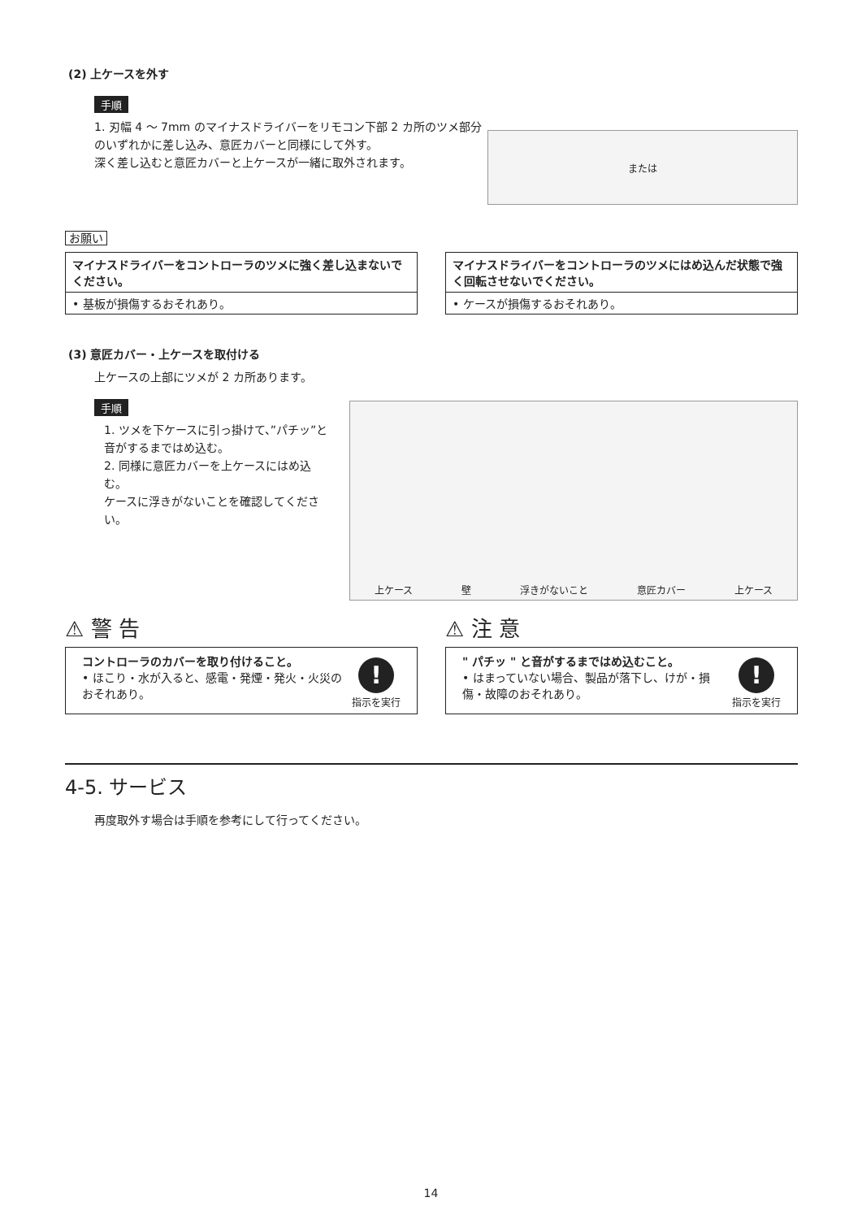(2) 上ケースを外す
手順
1. 刃幅 4 ～ 7mm のマイナスドライバーをリモコン下部 2 カ所のツメ部分のいずれかに差し込み、意匠カバーと同様にして外す。
深く差し込むと意匠カバーと上ケースが一緒に取外されます。
または
お願い
マイナスドライバーをコントローラのツメに強く差し込まないでください。
• 基板が損傷するおそれあり。
マイナスドライバーをコントローラのツメにはめ込んだ状態で強く回転させないでください。
• ケースが損傷するおそれあり。
(3) 意匠カバー・上ケースを取付ける
上ケースの上部にツメが 2 カ所あります。
手順
1. ツメを下ケースに引っ掛けて、”パチッ”と音がするまではめ込む。
2. 同様に意匠カバーを上ケースにはめ込む。
ケースに浮きがないことを確認してください。
上ケース 壁 浮きがないこと 意匠カバー 上ケース
⚠ 警 告
コントローラのカバーを取り付けること。
• ほこり・水が入ると、感電・発煙・発火・火災のおそれあり。
!
指示を実行
⚠ 注 意
" パチッ " と音がするまではめ込むこと。
• はまっていない場合、製品が落下し、けが・損傷・故障のおそれあり。
!
指示を実行
4-5. サービス
再度取外す場合は手順を参考にして行ってください。
14